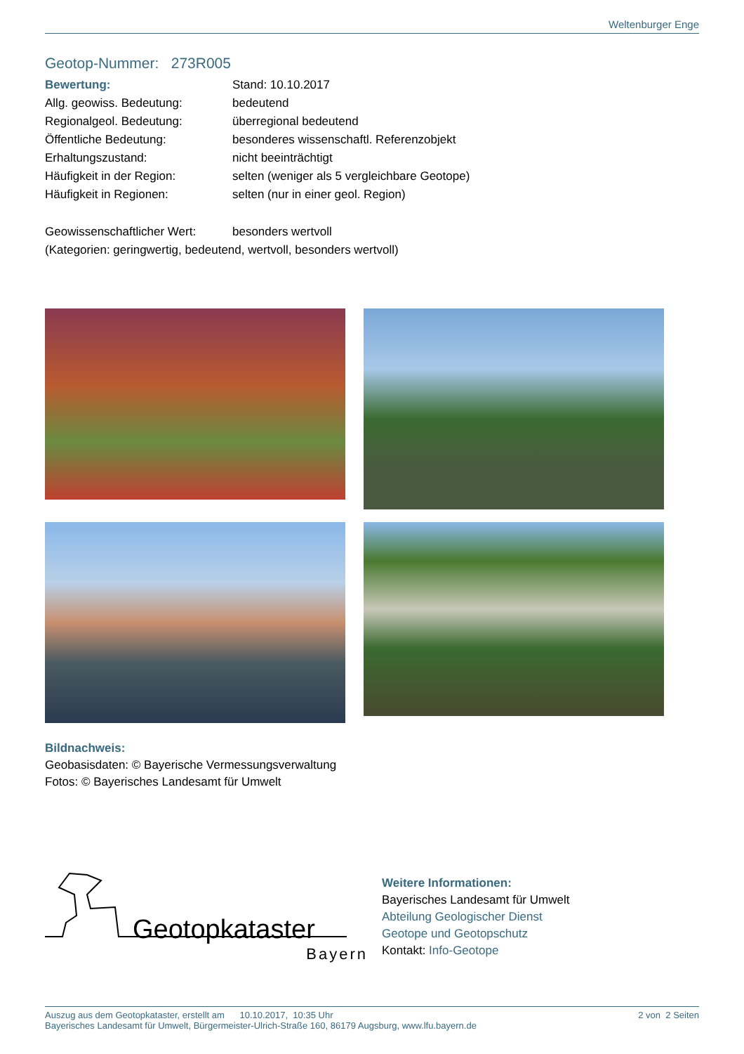Weltenburger Enge
Geotop-Nummer: 273R005
| Bewertung: | Stand: 10.10.2017 |
| Allg. geowiss. Bedeutung: | bedeutend |
| Regionalgeol. Bedeutung: | überregional bedeutend |
| Öffentliche Bedeutung: | besonderes wissenschaftl. Referenzobjekt |
| Erhaltungszustand: | nicht beeinträchtigt |
| Häufigkeit in der Region: | selten (weniger als 5 vergleichbare Geotope) |
| Häufigkeit in Regionen: | selten (nur in einer geol. Region) |
| Geowissenschaftlicher Wert: | besonders wertvoll |
| (Kategorien: geringwertig, bedeutend, wertvoll, besonders wertvoll) | |
Bildnachweis:
Geobasisdaten: © Bayerische Vermessungsverwaltung
Fotos: © Bayerisches Landesamt für Umwelt
Geotopkataster
Bayern
Weitere Informationen:
Bayerisches Landesamt für Umwelt
Abteilung Geologischer Dienst
Geotope und Geotopschutz
Kontakt: Info-Geotope
Auszug aus dem Geotopkataster, erstellt am 10.10.2017, 10:35 Uhr 2 von 2 Seiten
Bayerisches Landesamt für Umwelt, Bürgermeister-Ulrich-Straße 160, 86179 Augsburg, www.lfu.bayern.de